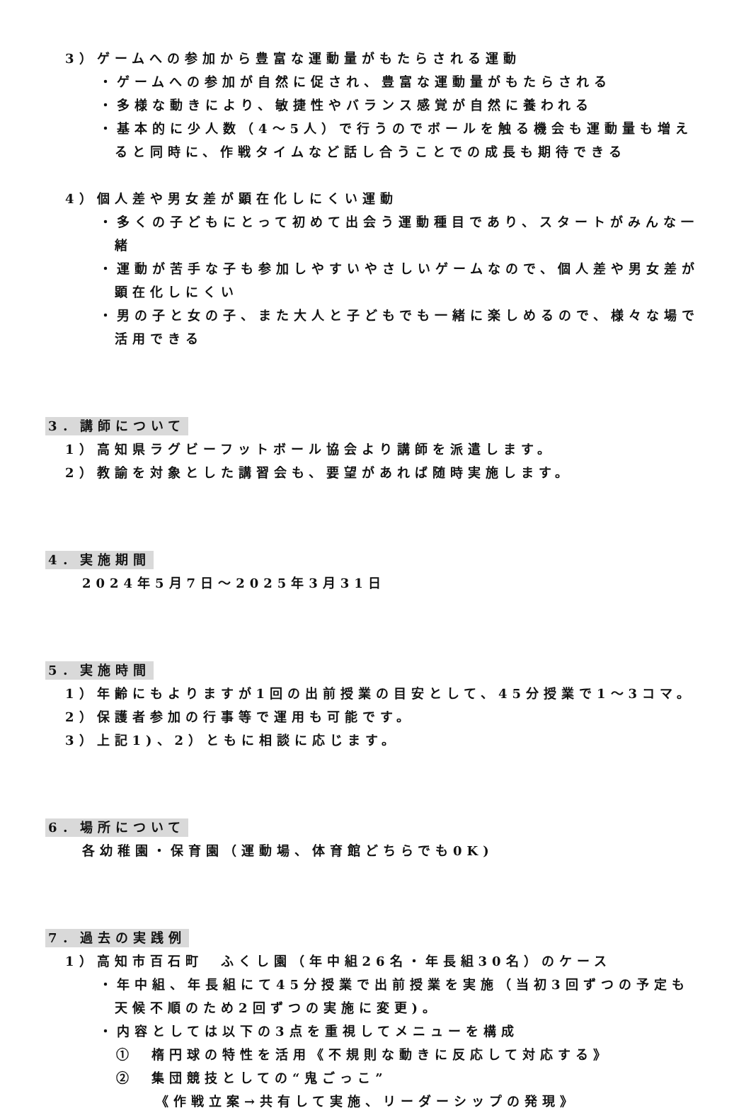3）ゲームへの参加から豊富な運動量がもたらされる運動
・ゲームへの参加が自然に促され、豊富な運動量がもたらされる
・多様な動きにより、敏捷性やバランス感覚が自然に養われる
・基本的に少人数（4～5人）で行うのでボールを触る機会も運動量も増えると同時に、作戦タイムなど話し合うことでの成長も期待できる
4）個人差や男女差が顕在化しにくい運動
・多くの子どもにとって初めて出会う運動種目であり、スタートがみんな一緒
・運動が苦手な子も参加しやすいやさしいゲームなので、個人差や男女差が顕在化しにくい
・男の子と女の子、また大人と子どもでも一緒に楽しめるので、様々な場で活用できる
3．講師について
1）高知県ラグビーフットボール協会より講師を派遣します。
2）教諭を対象とした講習会も、要望があれば随時実施します。
4．実施期間
2024年5月7日～2025年3月31日
5．実施時間
1）年齢にもよりますが1回の出前授業の目安として、45分授業で1～3コマ。
2）保護者参加の行事等で運用も可能です。
3）上記1)、2）ともに相談に応じます。
6．場所について
各幼稚園・保育園（運動場、体育館どちらでも0K)
7．過去の実践例
1）高知市百石町　ふくし園（年中組26名・年長組30名）のケース
・年中組、年長組にて45分授業で出前授業を実施（当初3回ずつの予定も天候不順のため2回ずつの実施に変更)。
・内容としては以下の3点を重視してメニューを構成
①　楕円球の特性を活用《不規則な動きに反応して対応する》
②　集団競技としての“鬼ごっこ”
《作戦立案→共有して実施、リーダーシップの発現》